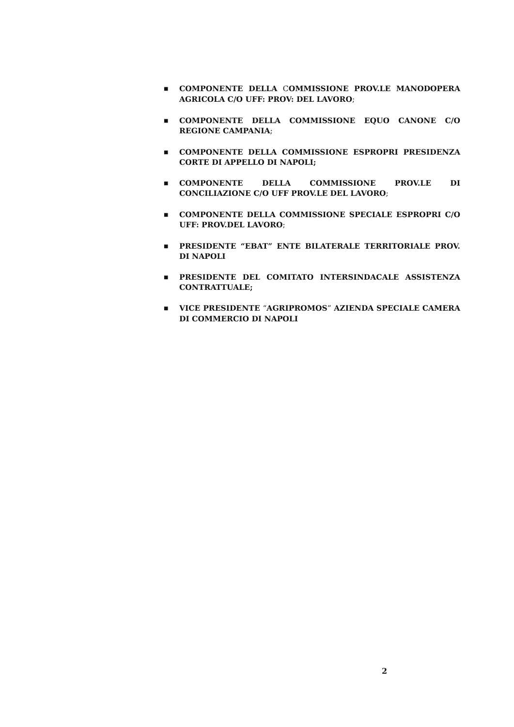■ COMPONENTE DELLA COMMISSIONE PROV.LE MANODOPERA AGRICOLA C/O UFF: PROV: DEL LAVORO;
■ COMPONENTE DELLA COMMISSIONE EQUO CANONE C/O REGIONE CAMPANIA;
■ COMPONENTE DELLA COMMISSIONE ESPROPRI PRESIDENZA CORTE DI APPELLO DI NAPOLI;
■ COMPONENTE DELLA COMMISSIONE PROV.LE DI CONCILIAZIONE C/O UFF PROV.LE DEL LAVORO;
■ COMPONENTE DELLA COMMISSIONE SPECIALE ESPROPRI C/O UFF: PROV.DEL LAVORO;
■ PRESIDENTE “EBAT” ENTE BILATERALE TERRITORIALE PROV. DI NAPOLI
■ PRESIDENTE DEL COMITATO INTERSINDACALE ASSISTENZA CONTRATTUALE;
■ VICE PRESIDENTE “AGRIPROMOS” AZIENDA SPECIALE CAMERA DI COMMERCIO DI NAPOLI
2